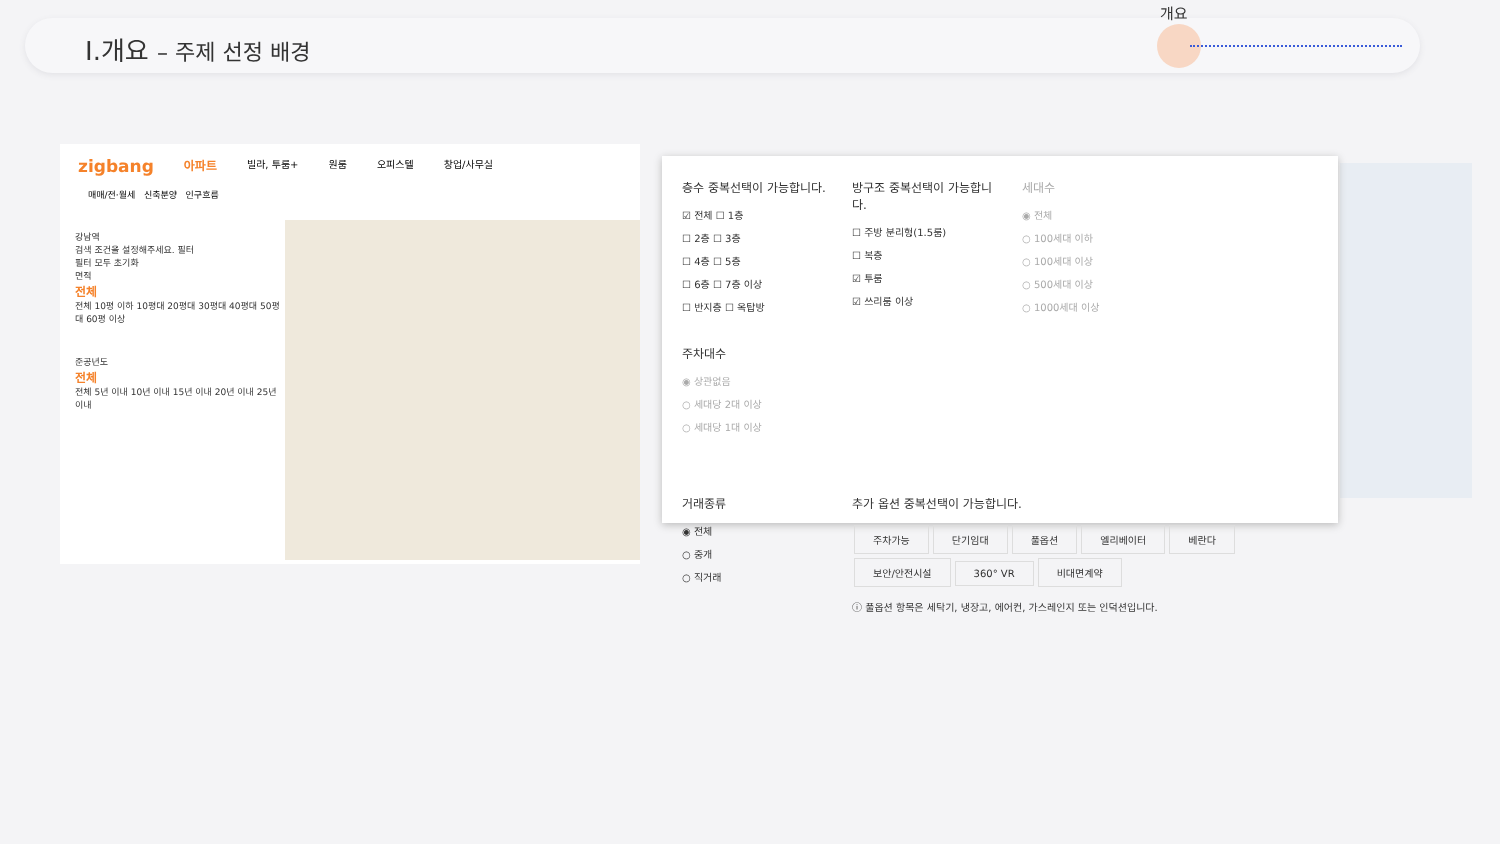Ⅰ.개요 – 주제 선정 배경
개요
zigbang 아파트 빌라, 투룸+ 원룸 오피스텔 창업/사무실
매매/전·월세 신축분양 인구흐름
강남역
검색 조건을 설정해주세요. 필터
필터 모두 초기화
면적
전체
전체 10평 이하 10평대 20평대 30평대 40평대 50평대 60평 이상
준공년도
전체
전체 5년 이내 10년 이내 15년 이내 20년 이내 25년 이내
층수 중복선택이 가능합니다.
☑ 전체 ☐ 1층
☐ 2층 ☐ 3층
☐ 4층 ☐ 5층
☐ 6층 ☐ 7층 이상
☐ 반지층 ☐ 옥탑방
방구조 중복선택이 가능합니다.
☐ 주방 분리형(1.5룸)
☐ 복층
☑ 투룸
☑ 쓰리룸 이상
세대수
◉ 전체
○ 100세대 이하
○ 100세대 이상
○ 500세대 이상
○ 1000세대 이상
주차대수
◉ 상관없음
○ 세대당 2대 이상
○ 세대당 1대 이상
거래종류
◉ 전체
○ 중개
○ 직거래
추가 옵션 중복선택이 가능합니다.
주차가능 단기임대 풀옵션 엘리베이터 베란다 보안/안전시설 360° VR 비대면계약
ⓘ 풀옵션 항목은 세탁기, 냉장고, 에어컨, 가스레인지 또는 인덕션입니다.